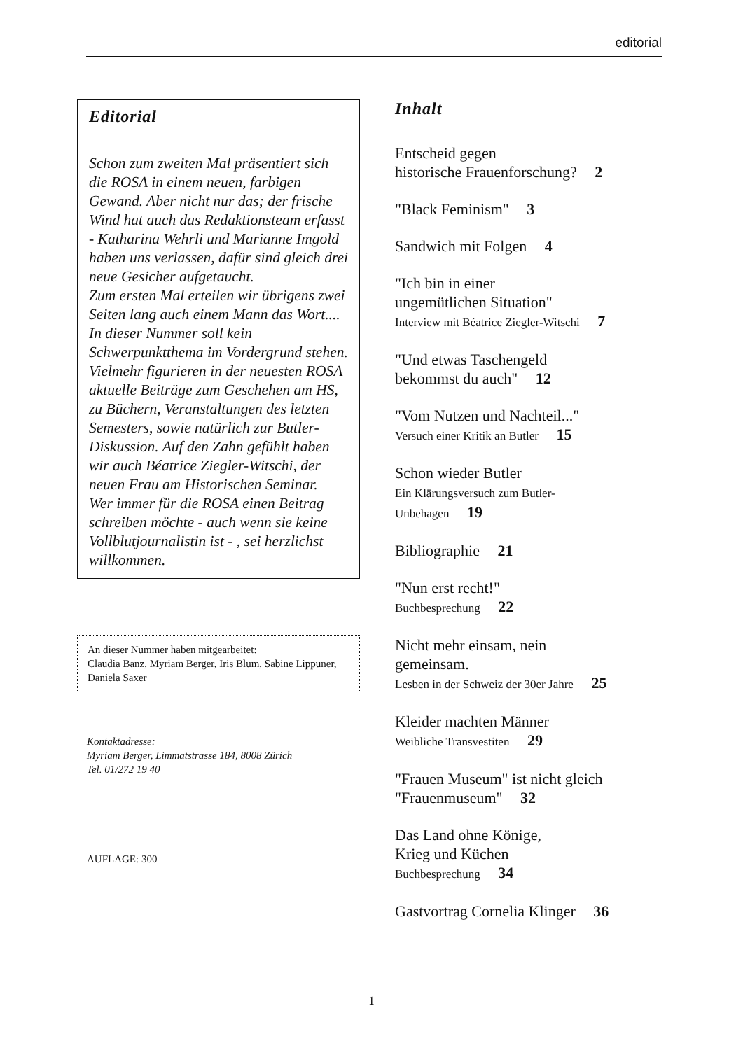editorial
Editorial
Schon zum zweiten Mal präsentiert sich die ROSA in einem neuen, farbigen Gewand. Aber nicht nur das; der frische Wind hat auch das Redaktionsteam erfasst - Katharina Wehrli und Marianne Imgold haben uns verlassen, dafür sind gleich drei neue Gesicher aufgetaucht.
Zum ersten Mal erteilen wir übrigens zwei Seiten lang auch einem Mann das Wort....
In dieser Nummer soll kein Schwerpunktthema im Vordergrund stehen. Vielmehr figurieren in der neuesten ROSA aktuelle Beiträge zum Geschehen am HS, zu Büchern, Veranstaltungen des letzten Semesters, sowie natürlich zur Butler-Diskussion. Auf den Zahn gefühlt haben wir auch Béatrice Ziegler-Witschi, der neuen Frau am Historischen Seminar.
Wer immer für die ROSA einen Beitrag schreiben möchte - auch wenn sie keine Vollblutjournalistin ist - , sei herzlichst willkommen.
An dieser Nummer haben mitgearbeitet:
Claudia Banz, Myriam Berger, Iris Blum, Sabine Lippuner, Daniela Saxer
Kontaktadresse:
Myriam Berger, Limmatstrasse 184, 8008 Zürich
Tel. 01/272 19 40
AUFLAGE: 300
Inhalt
Entscheid gegen
historische Frauenforschung? 2
"Black Feminism" 3
Sandwich mit Folgen 4
"Ich bin in einer
ungemütlichen Situation"
Interview mit Béatrice Ziegler-Witschi 7
"Und etwas Taschengeld
bekommst du auch" 12
"Vom Nutzen und Nachteil..."
Versuch einer Kritik an Butler 15
Schon wieder Butler
Ein Klärungsversuch zum Butler-
Unbehagen 19
Bibliographie 21
"Nun erst recht!"
Buchbesprechung 22
Nicht mehr einsam, nein
gemeinsam.
Lesben in der Schweiz der 30er Jahre 25
Kleider machten Männer
Weibliche Transvestiten 29
"Frauen Museum" ist nicht gleich
"Frauenmuseum" 32
Das Land ohne Könige,
Krieg und Küchen
Buchbesprechung 34
Gastvortrag Cornelia Klinger 36
1